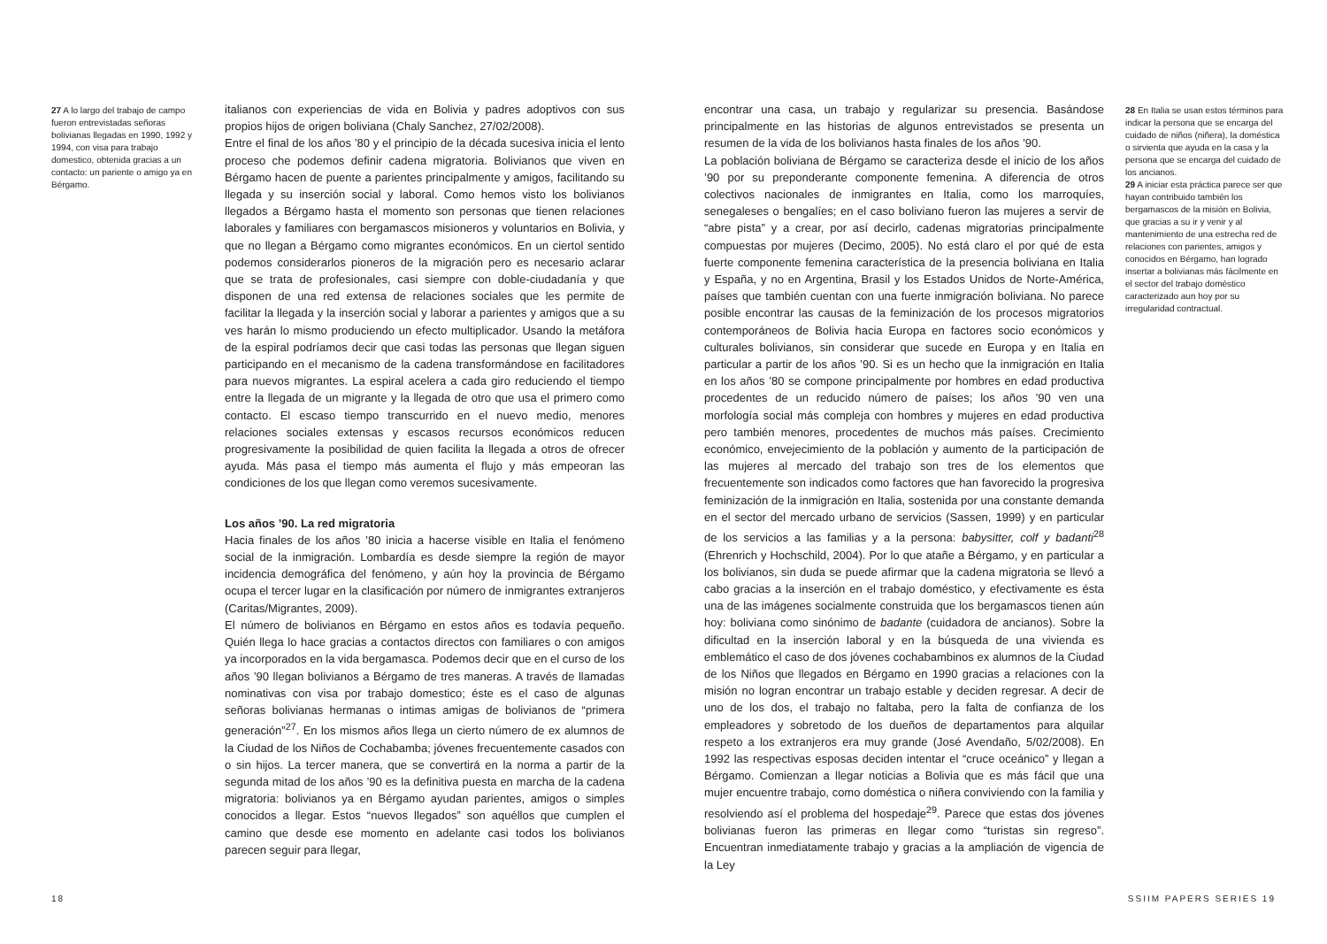27 A lo largo del trabajo de campo fueron entrevistadas señoras bolivianas llegadas en 1990, 1992 y 1994, con visa para trabajo domestico, obtenida gracias a un contacto: un pariente o amigo ya en Bérgamo.
italianos con experiencias de vida en Bolivia y padres adoptivos con sus propios hijos de origen boliviana (Chaly Sanchez, 27/02/2008).
Entre el final de los años ’80 y el principio de la década sucesiva inicia el lento proceso che podemos definir cadena migratoria. Bolivianos que viven en Bérgamo hacen de puente a parientes principalmente y amigos, facilitando su llegada y su inserción social y laboral. Como hemos visto los bolivianos llegados a Bérgamo hasta el momento son personas que tienen relaciones laborales y familiares con bergamascos misioneros y voluntarios en Bolivia, y que no llegan a Bérgamo como migrantes económicos. En un ciertol sentido podemos considerarlos pioneros de la migración pero es necesario aclarar que se trata de profesionales, casi siempre con doble-ciudadanía y que disponen de una red extensa de relaciones sociales que les permite de facilitar la llegada y la inserción social y laborar a parientes y amigos que a su ves harán lo mismo produciendo un efecto multiplicador. Usando la metáfora de la espiral podríamos decir que casi todas las personas que llegan siguen participando en el mecanismo de la cadena transformándose en facilitadores para nuevos migrantes. La espiral acelera a cada giro reduciendo el tiempo entre la llegada de un migrante y la llegada de otro que usa el primero como contacto. El escaso tiempo transcurrido en el nuevo medio, menores relaciones sociales extensas y escasos recursos económicos reducen progresivamente la posibilidad de quien facilita la llegada a otros de ofrecer ayuda. Más pasa el tiempo más aumenta el flujo y más empeoran las condiciones de los que llegan como veremos sucesivamente.
Los años ’90. La red migratoria
Hacia finales de los años ’80 inicia a hacerse visible en Italia el fenómeno social de la inmigración. Lombardía es desde siempre la región de mayor incidencia demográfica del fenómeno, y aún hoy la provincia de Bérgamo ocupa el tercer lugar en la clasificación por número de inmigrantes extranjeros (Caritas/Migrantes, 2009).
El número de bolivianos en Bérgamo en estos años es todavía pequeño. Quién llega lo hace gracias a contactos directos con familiares o con amigos ya incorporados en la vida bergamasca. Podemos decir que en el curso de los años ’90 llegan bolivianos a Bérgamo de tres maneras. A través de llamadas nominativas con visa por trabajo domestico; éste es el caso de algunas señoras bolivianas hermanas o intimas amigas de bolivianos de “primera generación”<sup>27</sup>. En los mismos años llega un cierto número de ex alumnos de la Ciudad de los Niños de Cochabamba; jóvenes frecuentemente casados con o sin hijos. La tercer manera, que se convertirá en la norma a partir de la segunda mitad de los años ’90 es la definitiva puesta en marcha de la cadena migratoria: bolivianos ya en Bérgamo ayudan parientes, amigos o simples conocidos a llegar. Estos “nuevos llegados” son aquéllos que cumplen el camino que desde ese momento en adelante casi todos los bolivianos parecen seguir para llegar,
encontrar una casa, un trabajo y regularizar su presencia. Basándose principalmente en las historias de algunos entrevistados se presenta un resumen de la vida de los bolivianos hasta finales de los años ’90.
La población boliviana de Bérgamo se caracteriza desde el inicio de los años ’90 por su preponderante componente femenina. A diferencia de otros colectivos nacionales de inmigrantes en Italia, como los marroquíes, senegaleses o bengalíes; en el caso boliviano fueron las mujeres a servir de “abre pista” y a crear, por así decirlo, cadenas migratorias principalmente compuestas por mujeres (Decimo, 2005). No está claro el por qué de esta fuerte componente femenina característica de la presencia boliviana en Italia y España, y no en Argentina, Brasil y los Estados Unidos de Norte-América, países que también cuentan con una fuerte inmigración boliviana. No parece posible encontrar las causas de la feminización de los procesos migratorios contemporáneos de Bolivia hacia Europa en factores socio económicos y culturales bolivianos, sin considerar que sucede en Europa y en Italia en particular a partir de los años ’90. Si es un hecho que la inmigración en Italia en los años ’80 se compone principalmente por hombres en edad productiva procedentes de un reducido número de países; los años ’90 ven una morfología social más compleja con hombres y mujeres en edad productiva pero también menores, procedentes de muchos más países. Crecimiento económico, envejecimiento de la población y aumento de la participación de las mujeres al mercado del trabajo son tres de los elementos que frecuentemente son indicados como factores que han favorecido la progresiva feminización de la inmigración en Italia, sostenida por una constante demanda en el sector del mercado urbano de servicios (Sassen, 1999) y en particular de los servicios a las familias y a la persona: babysitter, colf y badanti<sup>28</sup> (Ehrenrich y Hochschild, 2004). Por lo que atañe a Bérgamo, y en particular a los bolivianos, sin duda se puede afirmar que la cadena migratoria se llevó a cabo gracias a la inserción en el trabajo doméstico, y efectivamente es ésta una de las imágenes socialmente construida que los bergamascos tienen aún hoy: boliviana como sinónimo de badante (cuidadora de ancianos). Sobre la dificultad en la inserción laboral y en la búsqueda de una vivienda es emblemático el caso de dos jóvenes cochabambinos ex alumnos de la Ciudad de los Niños que llegados en Bérgamo en 1990 gracias a relaciones con la misión no logran encontrar un trabajo estable y deciden regresar. A decir de uno de los dos, el trabajo no faltaba, pero la falta de confianza de los empleadores y sobretodo de los dueños de departamentos para alquilar respeto a los extranjeros era muy grande (José Avendaño, 5/02/2008). En 1992 las respectivas esposas deciden intentar el “cruce oceánico” y llegan a Bérgamo. Comienzan a llegar noticias a Bolivia que es más fácil que una mujer encuentre trabajo, como doméstica o niñera conviviendo con la familia y resolviendo así el problema del hospedaje<sup>29</sup>. Parece que estas dos jóvenes bolivianas fueron las primeras en llegar como “turistas sin regreso”. Encuentran inmediatamente trabajo y gracias a la ampliación de vigencia de la Ley
28 En Italia se usan estos términos para indicar la persona que se encarga del cuidado de niños (niñera), la doméstica o sirvienta que ayuda en la casa y la persona que se encarga del cuidado de los ancianos.
29 A iniciar esta práctica parece ser que hayan contribuido también los bergamascos de la misión en Bolivia, que gracias a su ir y venir y al mantenimiento de una estrecha red de relaciones con parientes, amigos y conocidos en Bérgamo, han logrado insertar a bolivianas más fácilmente en el sector del trabajo doméstico caracterizado aun hoy por su irregularidad contractual.
18 SSIIM PAPERS SERIES 19